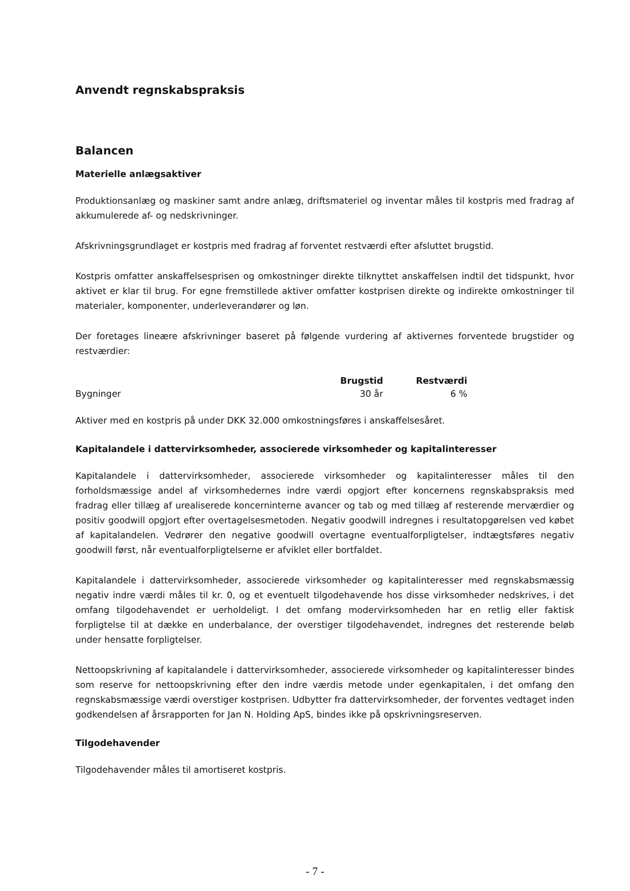Anvendt regnskabspraksis
Balancen
Materielle anlægsaktiver
Produktionsanlæg og maskiner samt andre anlæg, driftsmateriel og inventar måles til kostpris med fradrag af akkumulerede af- og nedskrivninger.
Afskrivningsgrundlaget er kostpris med fradrag af forventet restværdi efter afsluttet brugstid.
Kostpris omfatter anskaffelsesprisen og omkostninger direkte tilknyttet anskaffelsen indtil det tidspunkt, hvor aktivet er klar til brug. For egne fremstillede aktiver omfatter kostprisen direkte og indirekte omkostninger til materialer, komponenter, underleverandører og løn.
Der foretages lineære afskrivninger baseret på følgende vurdering af aktivernes forventede brugstider og restværdier:
| | Brugstid | Restværdi |
| --- | --- | --- |
| Bygninger | 30 år | 6 % |
Aktiver med en kostpris på under DKK 32.000 omkostningsføres i anskaffelsesåret.
Kapitalandele i dattervirksomheder, associerede virksomheder og kapitalinteresser
Kapitalandele i dattervirksomheder, associerede virksomheder og kapitalinteresser måles til den forholdsmæssige andel af virksomhedernes indre værdi opgjort efter koncernens regnskabspraksis med fradrag eller tillæg af urealiserede koncerninterne avancer og tab og med tillæg af resterende merværdier og positiv goodwill opgjort efter overtagelsesmetoden. Negativ goodwill indregnes i resultatopgørelsen ved købet af kapitalandelen. Vedrører den negative goodwill overtagne eventualforpligtelser, indtægtsføres negativ goodwill først, når eventualforpligtelserne er afviklet eller bortfaldet.
Kapitalandele i dattervirksomheder, associerede virksomheder og kapitalinteresser med regnskabsmæssig negativ indre værdi måles til kr. 0, og et eventuelt tilgodehavende hos disse virksomheder nedskrives, i det omfang tilgodehavendet er uerholdeligt. I det omfang modervirksomheden har en retlig eller faktisk forpligtelse til at dække en underbalance, der overstiger tilgodehavendet, indregnes det resterende beløb under hensatte forpligtelser.
Nettoopskrivning af kapitalandele i dattervirksomheder, associerede virksomheder og kapitalinteresser bindes som reserve for nettoopskrivning efter den indre værdis metode under egenkapitalen, i det omfang den regnskabsmæssige værdi overstiger kostprisen. Udbytter fra dattervirksomheder, der forventes vedtaget inden godkendelsen af årsrapporten for Jan N. Holding ApS, bindes ikke på opskrivningsreserven.
Tilgodehavender
Tilgodehavender måles til amortiseret kostpris.
- 7 -